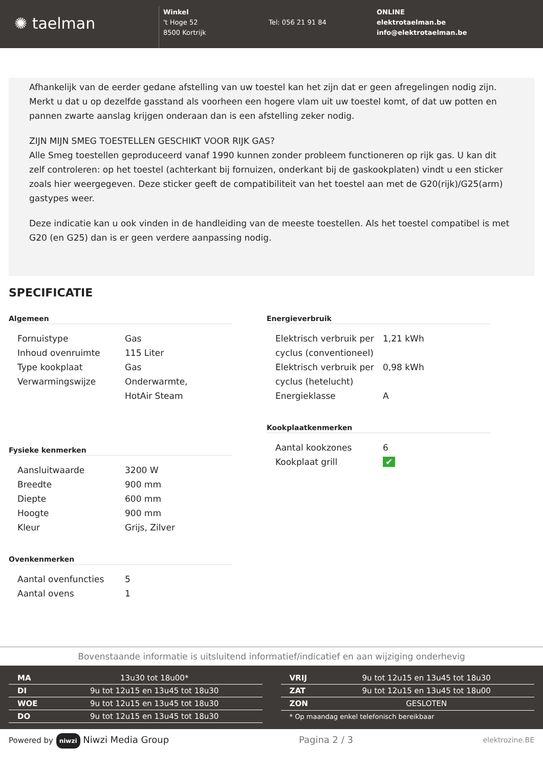✺ taelman
Winkel
't Hoge 52
8500 Kortrijk
Tel: 056 21 91 84 ONLINE
elektrotaelman.be
info@elektrotaelman.be
Afhankelijk van de eerder gedane afstelling van uw toestel kan het zijn dat er geen afregelingen nodig zijn. Merkt u dat u op dezelfde gasstand als voorheen een hogere vlam uit uw toestel komt, of dat uw potten en pannen zwarte aanslag krijgen onderaan dan is een afstelling zeker nodig.
ZIJN MIJN SMEG TOESTELLEN GESCHIKT VOOR RIJK GAS?
Alle Smeg toestellen geproduceerd vanaf 1990 kunnen zonder probleem functioneren op rijk gas. U kan dit zelf controleren: op het toestel (achterkant bij fornuizen, onderkant bij de gaskookplaten) vindt u een sticker zoals hier weergegeven. Deze sticker geeft de compatibiliteit van het toestel aan met de G20(rijk)/G25(arm) gastypes weer.
Deze indicatie kan u ook vinden in de handleiding van de meeste toestellen. Als het toestel compatibel is met G20 (en G25) dan is er geen verdere aanpassing nodig.
SPECIFICATIE
Algemeen
| Fornuistype | Gas |
| Inhoud ovenruimte | 115 Liter |
| Type kookplaat | Gas |
| Verwarmingswijze | Onderwarmte, HotAir Steam |
Fysieke kenmerken
| Aansluitwaarde | 3200 W |
| Breedte | 900 mm |
| Diepte | 600 mm |
| Hoogte | 900 mm |
| Kleur | Grijs, Zilver |
Ovenkenmerken
| Aantal ovenfuncties | 5 |
| Aantal ovens | 1 |
Energieverbruik
| Elektrisch verbruik per cyclus (conventioneel) | 1,21 kWh |
| Elektrisch verbruik per cyclus (hetelucht) | 0,98 kWh |
| Energieklasse | A |
Kookplaatkenmerken
| Aantal kookzones | 6 |
| Kookplaat grill | ✔ |
Bovenstaande informatie is uitsluitend informatief/indicatief en aan wijziging onderhevig
| MA | 13u30 tot 18u00* |
| DI | 9u tot 12u15 en 13u45 tot 18u30 |
| WOE | 9u tot 12u15 en 13u45 tot 18u30 |
| DO | 9u tot 12u15 en 13u45 tot 18u30 |
| VRIJ | 9u tot 12u15 en 13u45 tot 18u30 |
| ZAT | 9u tot 12u15 en 13u45 tot 18u00 |
| ZON | GESLOTEN |
| * Op maandag enkel telefonisch bereikbaar | |
Powered by niwzi Niwzi Media Group Pagina 2 / 3 elektrozine.BE